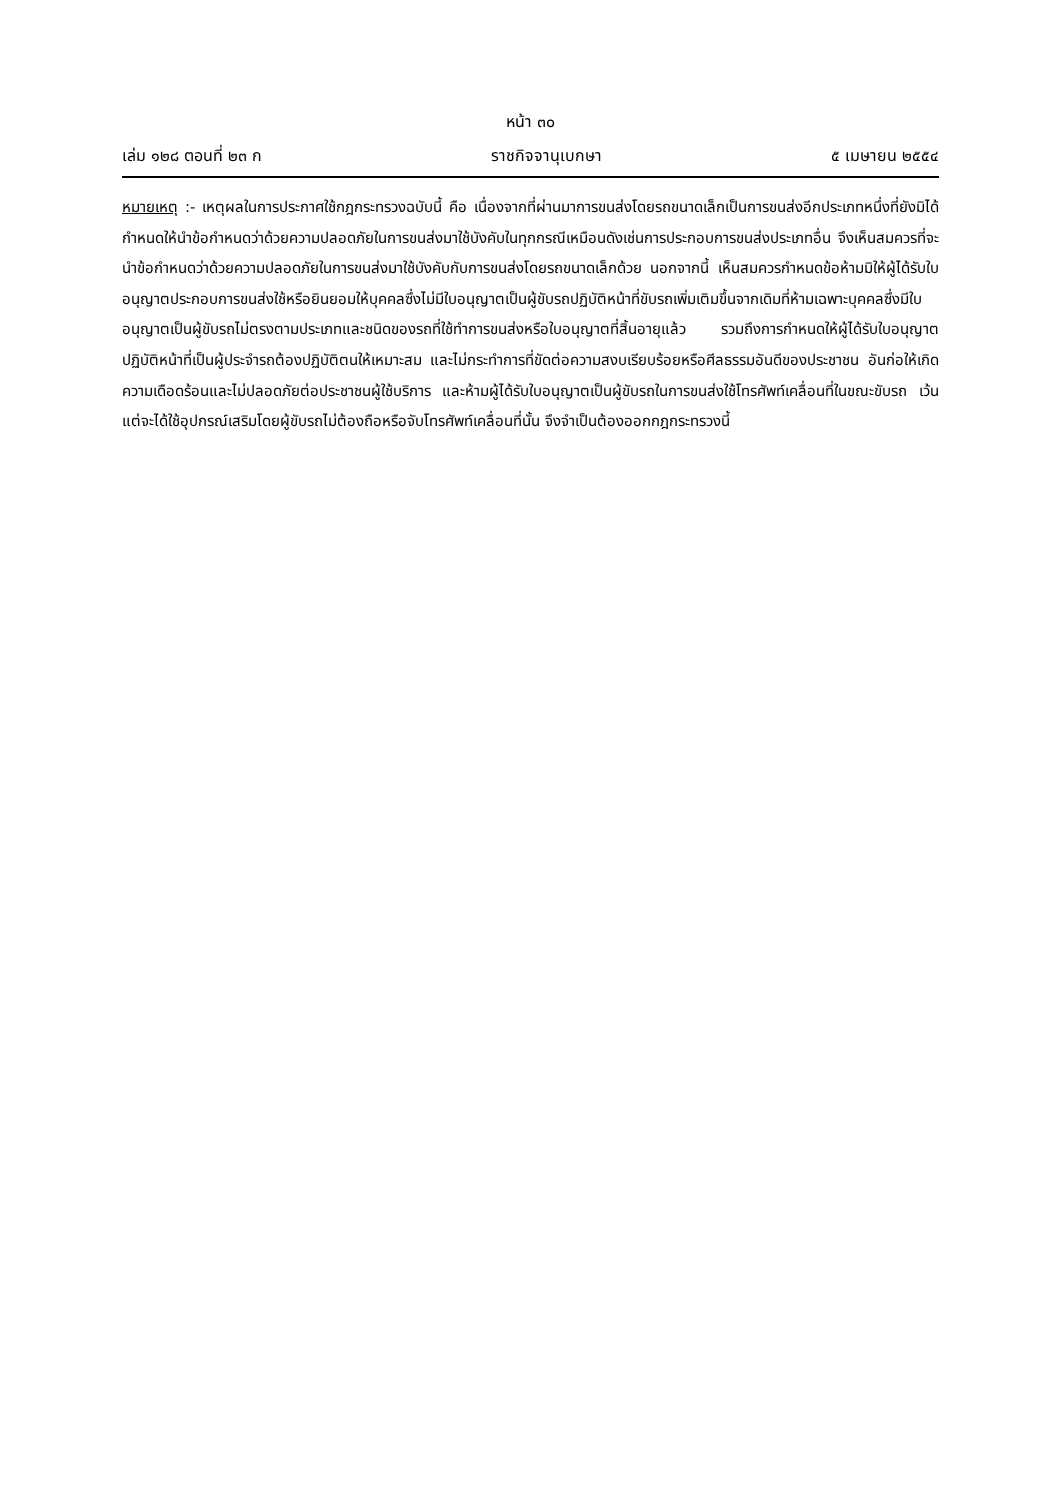หน้า ๓๐
เล่ม ๑๒๘ ตอนที่ ๒๓ ก ราชกิจจานุเบกษา ๕ เมษายน ๒๕๕๔
หมายเหตุ :- เหตุผลในการประกาศใช้กฎกระทรวงฉบับนี้ คือ เนื่องจากที่ผ่านมาการขนส่งโดยรถขนาดเล็กเป็นการขนส่งอีกประเภทหนึ่งที่ยังมิได้กำหนดให้นำข้อกำหนดว่าด้วยความปลอดภัยในการขนส่งมาใช้บังคับในทุกกรณีเหมือนดังเช่นการประกอบการขนส่งประเภทอื่น จึงเห็นสมควรที่จะนำข้อกำหนดว่าด้วยความปลอดภัยในการขนส่งมาใช้บังคับกับการขนส่งโดยรถขนาดเล็กด้วย นอกจากนี้ เห็นสมควรกำหนดข้อห้ามมิให้ผู้ได้รับใบอนุญาตประกอบการขนส่งใช้หรือยินยอมให้บุคคลซึ่งไม่มีใบอนุญาตเป็นผู้ขับรถปฏิบัติหน้าที่ขับรถเพิ่มเติมขึ้นจากเดิมที่ห้ามเฉพาะบุคคลซึ่งมีใบอนุญาตเป็นผู้ขับรถไม่ตรงตามประเภทและชนิดของรถที่ใช้ทำการขนส่งหรือใบอนุญาตที่สิ้นอายุแล้ว รวมถึงการกำหนดให้ผู้ได้รับใบอนุญาตปฏิบัติหน้าที่เป็นผู้ประจำรถต้องปฏิบัติตนให้เหมาะสม และไม่กระทำการที่ขัดต่อความสงบเรียบร้อยหรือศีลธรรมอันดีของประชาชน อันก่อให้เกิดความเดือดร้อนและไม่ปลอดภัยต่อประชาชนผู้ใช้บริการ และห้ามผู้ได้รับใบอนุญาตเป็นผู้ขับรถในการขนส่งใช้โทรศัพท์เคลื่อนที่ในขณะขับรถ เว้นแต่จะได้ใช้อุปกรณ์เสริมโดยผู้ขับรถไม่ต้องถือหรือจับโทรศัพท์เคลื่อนที่นั้น จึงจำเป็นต้องออกกฎกระทรวงนี้